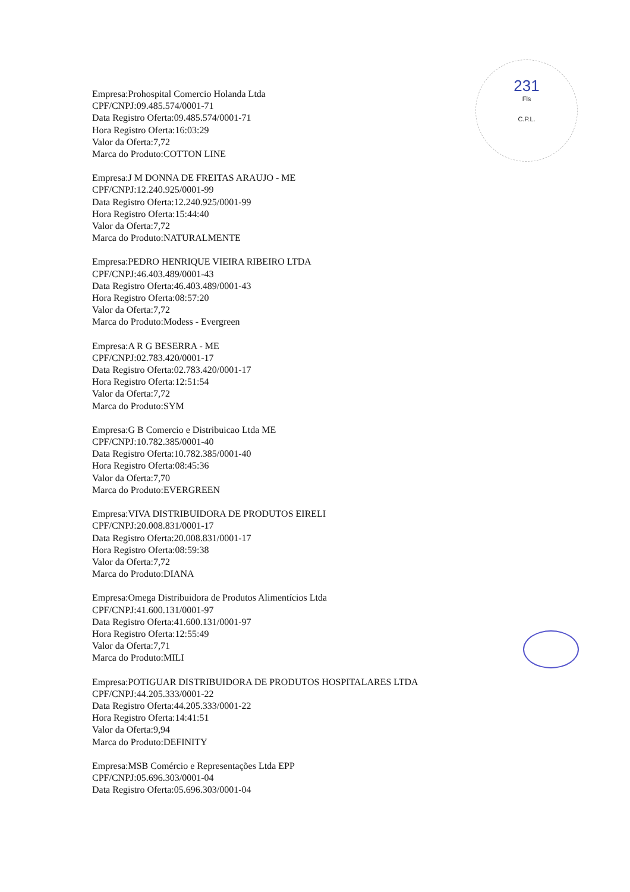231
Fls
C.P.L.
Empresa:Prohospital Comercio Holanda Ltda
CPF/CNPJ:09.485.574/0001-71
Data Registro Oferta:09.485.574/0001-71
Hora Registro Oferta:16:03:29
Valor da Oferta:7,72
Marca do Produto:COTTON LINE
Empresa:J M DONNA DE FREITAS ARAUJO - ME
CPF/CNPJ:12.240.925/0001-99
Data Registro Oferta:12.240.925/0001-99
Hora Registro Oferta:15:44:40
Valor da Oferta:7,72
Marca do Produto:NATURALMENTE
Empresa:PEDRO HENRIQUE VIEIRA RIBEIRO LTDA
CPF/CNPJ:46.403.489/0001-43
Data Registro Oferta:46.403.489/0001-43
Hora Registro Oferta:08:57:20
Valor da Oferta:7,72
Marca do Produto:Modess - Evergreen
Empresa:A R G BESERRA - ME
CPF/CNPJ:02.783.420/0001-17
Data Registro Oferta:02.783.420/0001-17
Hora Registro Oferta:12:51:54
Valor da Oferta:7,72
Marca do Produto:SYM
Empresa:G B Comercio e Distribuicao Ltda ME
CPF/CNPJ:10.782.385/0001-40
Data Registro Oferta:10.782.385/0001-40
Hora Registro Oferta:08:45:36
Valor da Oferta:7,70
Marca do Produto:EVERGREEN
Empresa:VIVA DISTRIBUIDORA DE PRODUTOS EIRELI
CPF/CNPJ:20.008.831/0001-17
Data Registro Oferta:20.008.831/0001-17
Hora Registro Oferta:08:59:38
Valor da Oferta:7,72
Marca do Produto:DIANA
Empresa:Omega Distribuidora de Produtos Alimentícios Ltda
CPF/CNPJ:41.600.131/0001-97
Data Registro Oferta:41.600.131/0001-97
Hora Registro Oferta:12:55:49
Valor da Oferta:7,71
Marca do Produto:MILI
Empresa:POTIGUAR DISTRIBUIDORA DE PRODUTOS HOSPITALARES LTDA
CPF/CNPJ:44.205.333/0001-22
Data Registro Oferta:44.205.333/0001-22
Hora Registro Oferta:14:41:51
Valor da Oferta:9,94
Marca do Produto:DEFINITY
Empresa:MSB Comércio e Representações Ltda EPP
CPF/CNPJ:05.696.303/0001-04
Data Registro Oferta:05.696.303/0001-04